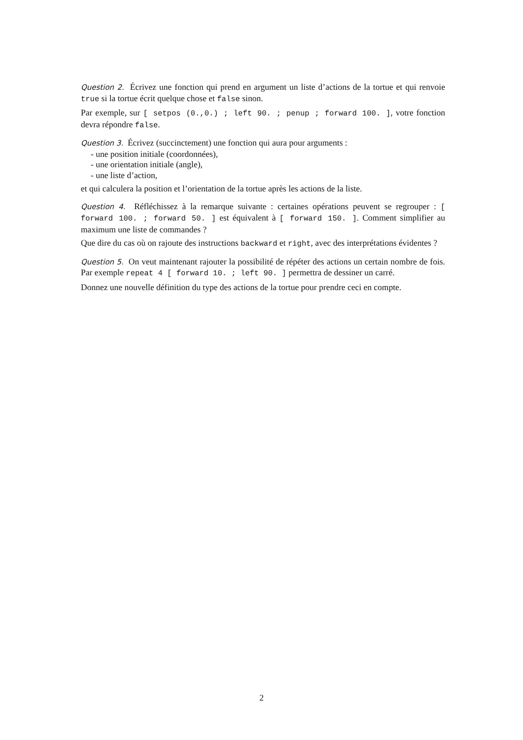Question 2. Écrivez une fonction qui prend en argument un liste d’actions de la tortue et qui renvoie true si la tortue écrit quelque chose et false sinon.
Par exemple, sur [ setpos (0.,0.) ; left 90. ; penup ; forward 100. ], votre fonction devra répondre false.
Question 3. Écrivez (succinctement) une fonction qui aura pour arguments :
- une position initiale (coordonnées),
- une orientation initiale (angle),
- une liste d’action,
et qui calculera la position et l’orientation de la tortue après les actions de la liste.
Question 4. Réfléchissez à la remarque suivante : certaines opérations peuvent se regrouper : [ forward 100. ; forward 50. ] est équivalent à [ forward 150. ]. Comment simplifier au maximum une liste de commandes ?
Que dire du cas où on rajoute des instructions backward et right, avec des interprétations évidentes ?
Question 5. On veut maintenant rajouter la possibilité de répéter des actions un certain nombre de fois. Par exemple repeat 4 [ forward 10. ; left 90. ] permettra de dessiner un carré.
Donnez une nouvelle définition du type des actions de la tortue pour prendre ceci en compte.
2